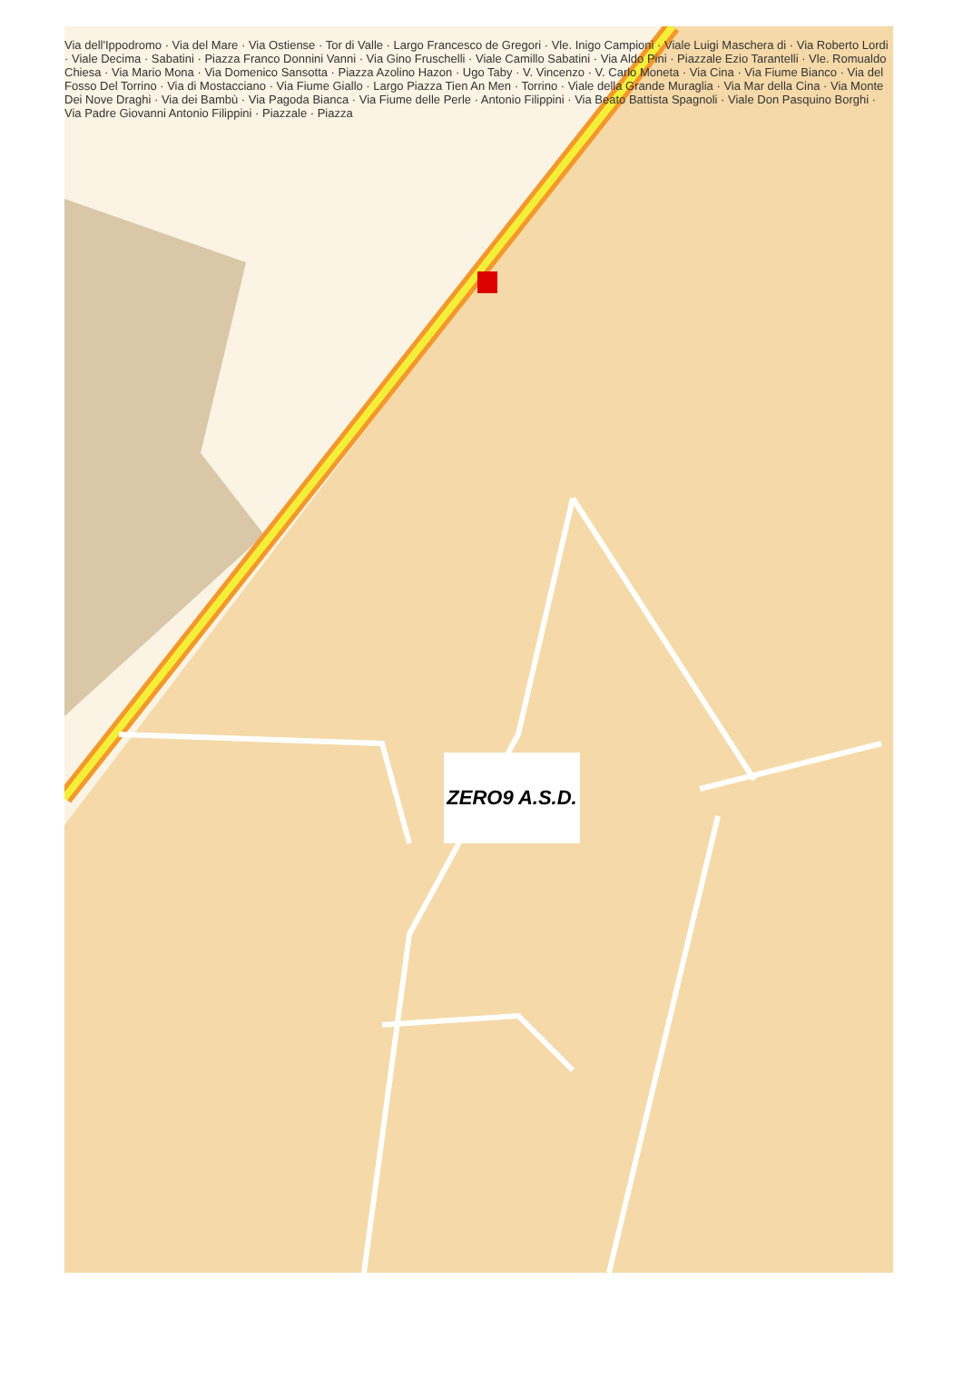Via dell'Ippodromo · Via del Mare · Via Ostiense · Tor di Valle · Largo Francesco de Gregori · Vle. Inigo Campioni · Viale Luigi Maschera di · Via Roberto Lordi · Viale Decima · Sabatini · Piazza Franco Donnini Vanni · Via Gino Fruschelli · Viale Camillo Sabatini · Via Aldo Pini · Piazzale Ezio Tarantelli · Vle. Romualdo Chiesa · Via Mario Mona · Via Domenico Sansotta · Piazza Azolino Hazon · Ugo Taby · V. Vincenzo · V. Carlo Moneta · Via Cina · Via Fiume Bianco · Via del Fosso Del Torrino · Via di Mostacciano · Via Fiume Giallo · Largo Piazza Tien An Men · Torrino · Viale della Grande Muraglia · Via Mar della Cina · Via Monte Dei Nove Draghi · Via dei Bambù · Via Pagoda Bianca · Via Fiume delle Perle · Antonio Filippini · Via Beato Battista Spagnoli · Viale Don Pasquino Borghi · Via Padre Giovanni Antonio Filippini · Piazzale · Piazza
ZERO9 A.S.D.